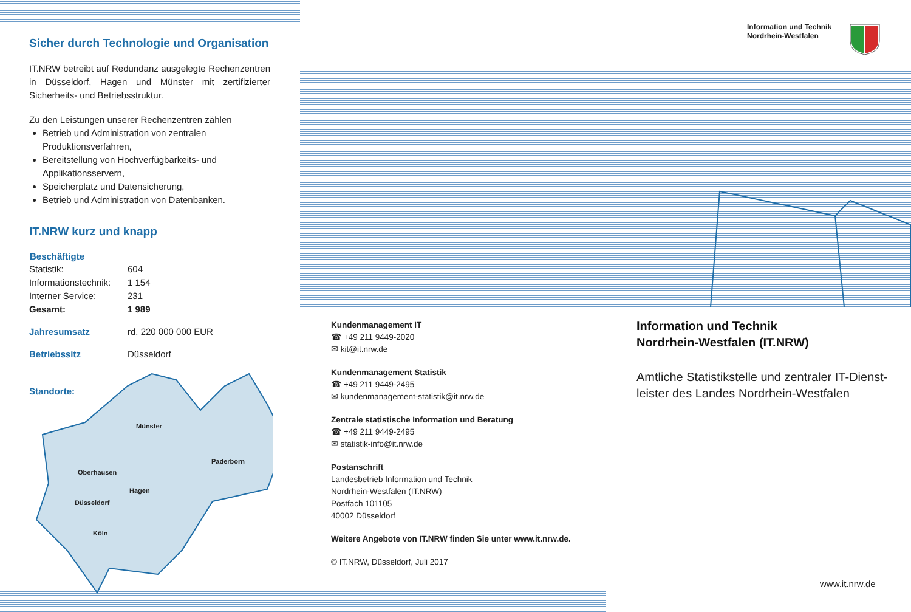Sicher durch Technologie und Organisation
IT.NRW betreibt auf Redundanz ausgelegte Rechenzen­tren in Düsseldorf, Hagen und Münster mit zertifizierter Sicherheits- und Betriebsstruktur.
Zu den Leistungen unserer Rechenzentren zählen
Betrieb und Administration von zentralen Produktionsverfahren,
Bereitstellung von Hochverfügbarkeits- und Applikationsservern,
Speicherplatz und Datensicherung,
Betrieb und Administration von Datenbanken.
IT.NRW kurz und knapp
| Beschäftigte | |
| --- | --- |
| Statistik: | 604 |
| Informationstechnik: | 1 154 |
| Interner Service: | 231 |
| Gesamt: | 1 989 |
| Jahresumsatz | rd. 220 000 000 EUR |
| Betriebssitz | Düsseldorf |
Standorte:
Münster
Paderborn
Oberhausen
Hagen
Düsseldorf
Köln
Information und Technik
Nordrhein-Westfalen
Kundenmanagement IT
☎ +49 211 9449-2020
✉ kit@it.nrw.de
Kundenmanagement Statistik
☎ +49 211 9449-2495
✉ kundenmanagement-statistik@it.nrw.de
Zentrale statistische Information und Beratung
☎ +49 211 9449-2495
✉ statistik-info@it.nrw.de
Postanschrift
Landesbetrieb Information und Technik
Nordrhein-Westfalen (IT.NRW)
Postfach 101105
40002 Düsseldorf
Weitere Angebote von IT.NRW finden Sie unter www.it.nrw.de.
© IT.NRW, Düsseldorf, Juli 2017
Information und Technik
Nordrhein-Westfalen (IT.NRW)
Amtliche Statistikstelle und zentraler IT-Dienst­leister des Landes Nordrhein-Westfalen
www.it.nrw.de